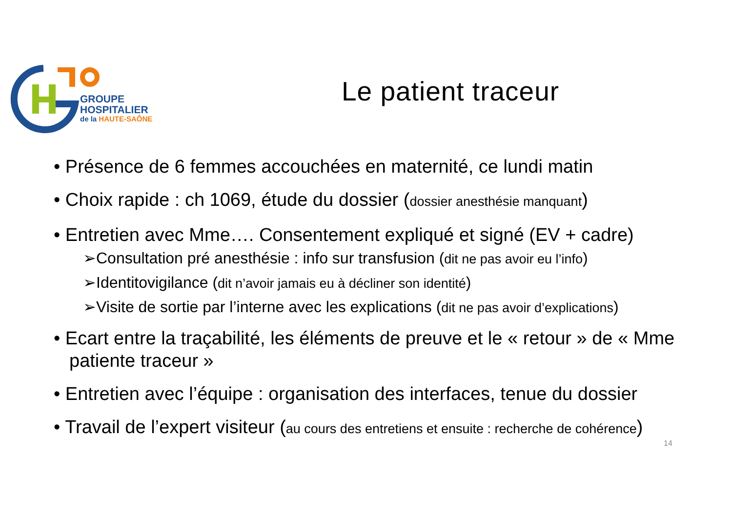GROUPE
HOSPITALIER
de la HAUTE-SAÔNE
Le patient traceur
• Présence de 6 femmes accouchées en maternité, ce lundi matin
• Choix rapide : ch 1069, étude du dossier (dossier anesthésie manquant)
• Entretien avec Mme…. Consentement expliqué et signé (EV + cadre)
➢Consultation pré anesthésie : info sur transfusion (dit ne pas avoir eu l’info)
➢Identitovigilance (dit n’avoir jamais eu à décliner son identité)
➢Visite de sortie par l’interne avec les explications (dit ne pas avoir d’explications)
• Ecart entre la traçabilité, les éléments de preuve et le « retour » de « Mme patiente traceur »
• Entretien avec l’équipe : organisation des interfaces, tenue du dossier
• Travail de l’expert visiteur (au cours des entretiens et ensuite : recherche de cohérence)
14